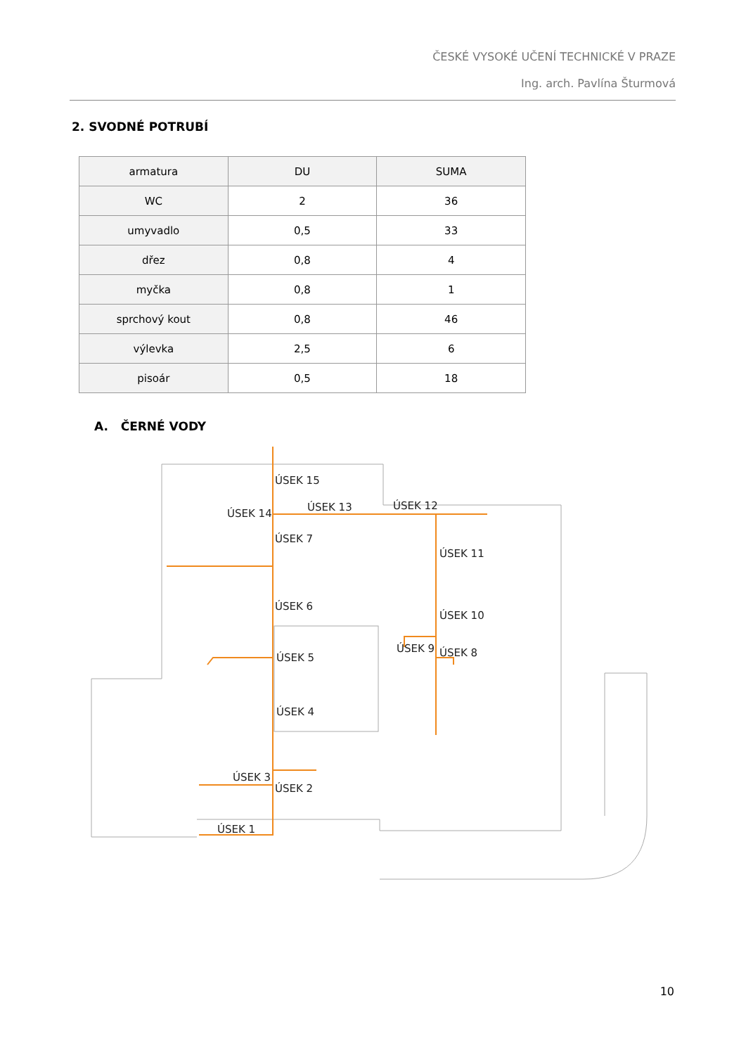ČESKÉ VYSOKÉ UČENÍ TECHNICKÉ V PRAZE
Ing. arch. Pavlína Šturmová
2. SVODNÉ POTRUBÍ
| armatura | DU | SUMA |
| --- | --- | --- |
| WC | 2 | 36 |
| umyvadlo | 0,5 | 33 |
| dřez | 0,8 | 4 |
| myčka | 0,8 | 1 |
| sprchový kout | 0,8 | 46 |
| výlevka | 2,5 | 6 |
| pisoár | 0,5 | 18 |
A. ČERNÉ VODY
ÚSEK 15
ÚSEK 14
ÚSEK 13
ÚSEK 12
ÚSEK 11
ÚSEK 10
ÚSEK 9
ÚSEK 8
ÚSEK 7
ÚSEK 6
ÚSEK 5
ÚSEK 4
ÚSEK 3
ÚSEK 2
ÚSEK 1
10